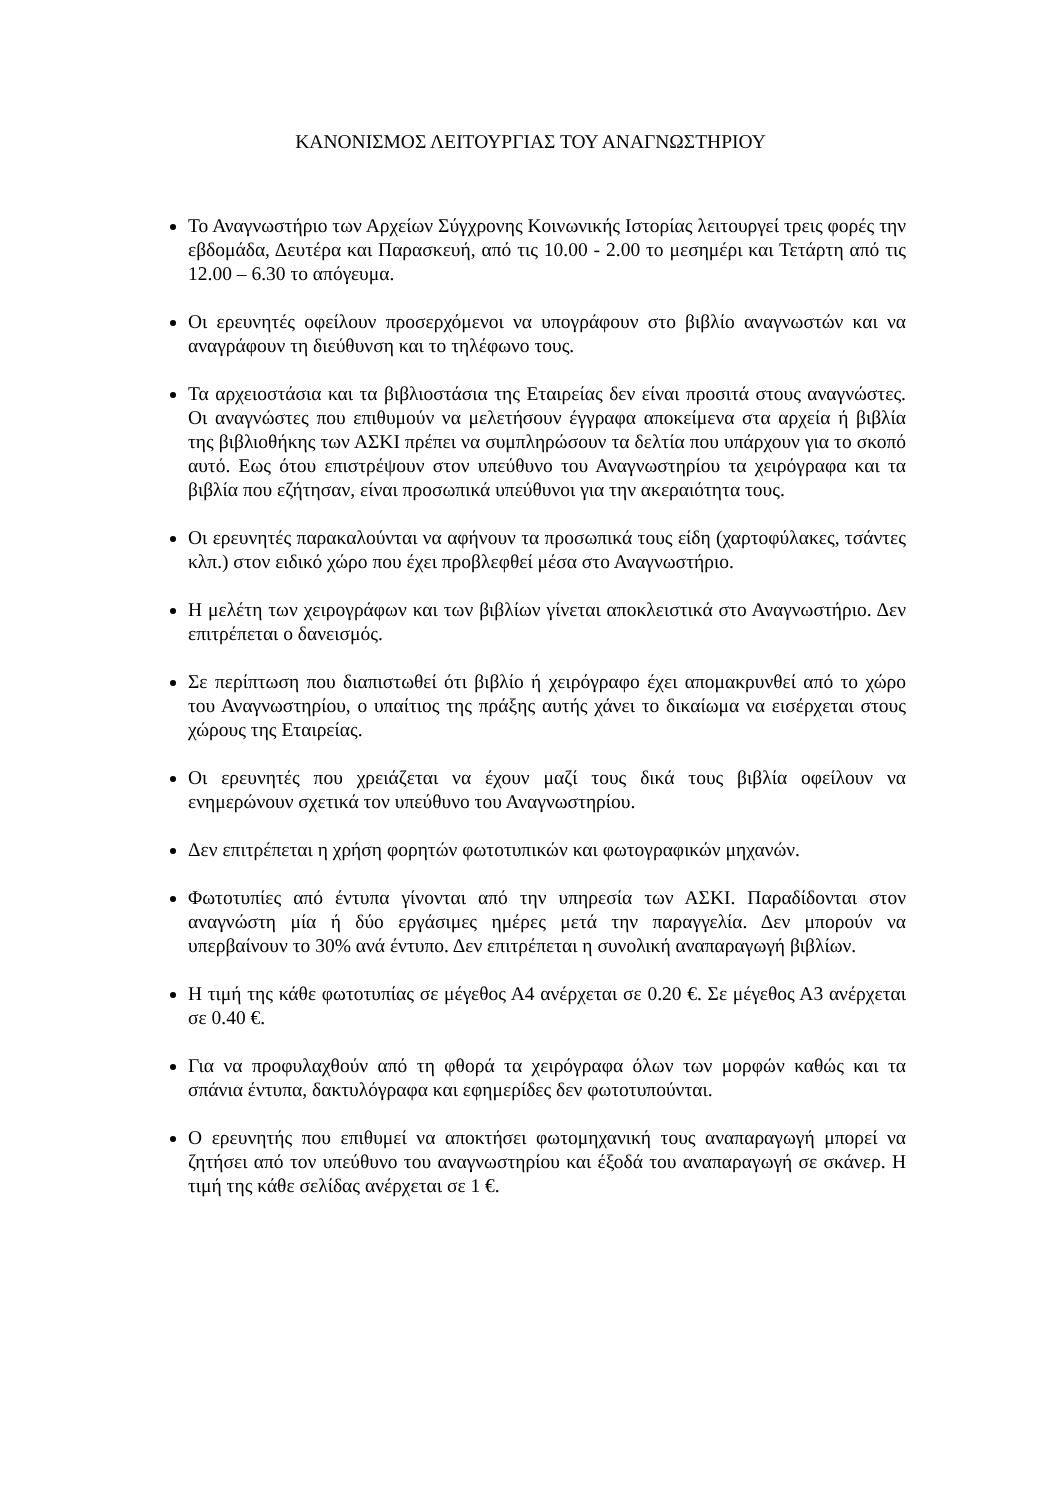ΚΑΝΟΝΙΣΜΟΣ ΛΕΙΤΟΥΡΓΙΑΣ ΤΟΥ ΑΝΑΓΝΩΣΤΗΡΙΟΥ
Το Αναγνωστήριο των Αρχείων Σύγχρονης Κοινωνικής Ιστορίας λειτουργεί τρεις φορές την εβδομάδα, Δευτέρα και Παρασκευή, από τις 10.00 - 2.00 το μεσημέρι και Τετάρτη από τις 12.00 – 6.30 το απόγευμα.
Οι ερευνητές οφείλουν προσερχόμενοι να υπογράφουν στο βιβλίο αναγνωστών και να αναγράφουν τη διεύθυνση και το τηλέφωνο τους.
Τα αρχειοστάσια και τα βιβλιοστάσια της Εταιρείας δεν είναι προσιτά στους αναγνώστες. Οι αναγνώστες που επιθυμούν να μελετήσουν έγγραφα αποκείμενα στα αρχεία ή βιβλία της βιβλιοθήκης των ΑΣΚΙ πρέπει να συμπληρώσουν τα δελτία που υπάρχουν για το σκοπό αυτό. Εως ότου επιστρέψουν στον υπεύθυνο του Αναγνωστηρίου τα χειρόγραφα και τα βιβλία που εζήτησαν, είναι προσωπικά υπεύθυνοι για την ακεραιότητα τους.
Οι ερευνητές παρακαλούνται να αφήνουν τα προσωπικά τους είδη (χαρτοφύλακες, τσάντες κλπ.) στον ειδικό χώρο που έχει προβλεφθεί μέσα στο Αναγνωστήριο.
Η μελέτη των χειρογράφων και των βιβλίων γίνεται αποκλειστικά στο Αναγνωστήριο. Δεν επιτρέπεται ο δανεισμός.
Σε περίπτωση που διαπιστωθεί ότι βιβλίο ή χειρόγραφο έχει απομακρυνθεί από το χώρο του Αναγνωστηρίου, ο υπαίτιος της πράξης αυτής χάνει το δικαίωμα να εισέρχεται στους χώρους της Εταιρείας.
Οι ερευνητές που χρειάζεται να έχουν μαζί τους δικά τους βιβλία οφείλουν να ενημερώνουν σχετικά τον υπεύθυνο του Αναγνωστηρίου.
Δεν επιτρέπεται η χρήση φορητών φωτοτυπικών και φωτογραφικών μηχανών.
Φωτοτυπίες από έντυπα γίνονται από την υπηρεσία των ΑΣΚΙ. Παραδίδονται στον αναγνώστη μία ή δύο εργάσιμες ημέρες μετά την παραγγελία. Δεν μπορούν να υπερβαίνουν το 30% ανά έντυπο. Δεν επιτρέπεται η συνολική αναπαραγωγή βιβλίων.
Η τιμή της κάθε φωτοτυπίας σε μέγεθος Α4 ανέρχεται σε 0.20 €. Σε μέγεθος Α3 ανέρχεται σε 0.40 €.
Για να προφυλαχθούν από τη φθορά τα χειρόγραφα όλων των μορφών καθώς και τα σπάνια έντυπα, δακτυλόγραφα και εφημερίδες δεν φωτοτυπούνται.
Ο ερευνητής που επιθυμεί να αποκτήσει φωτομηχανική τους αναπαραγωγή μπορεί να ζητήσει από τον υπεύθυνο του αναγνωστηρίου και έξοδά του αναπαραγωγή σε σκάνερ. Η τιμή της κάθε σελίδας ανέρχεται σε 1 €.